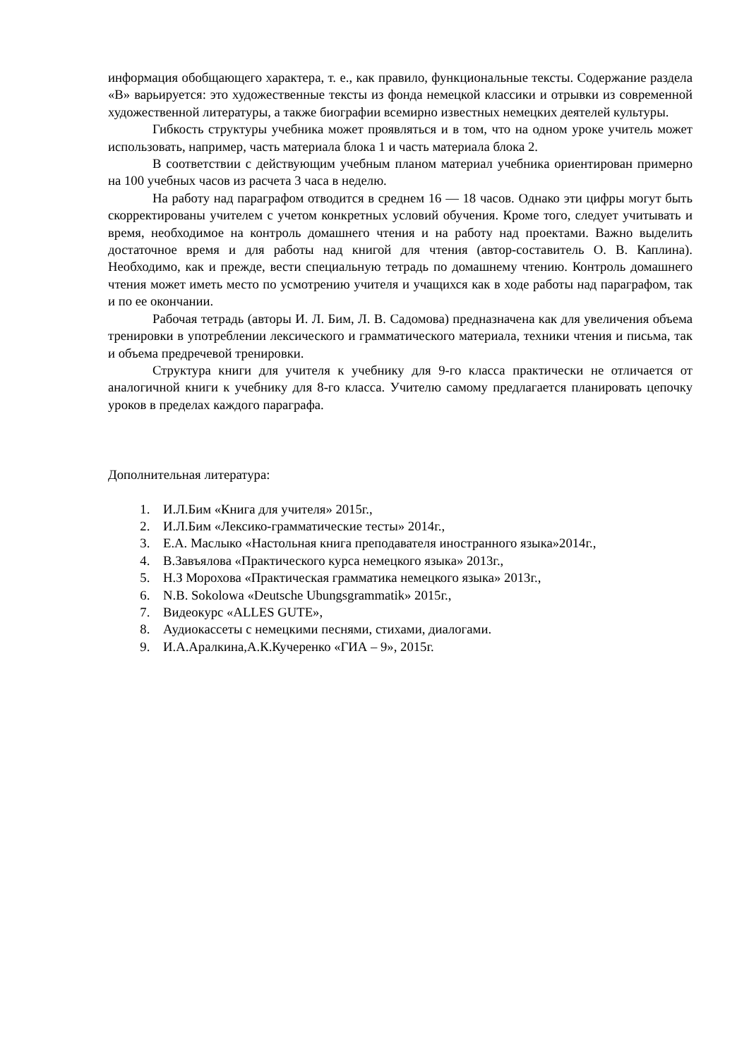информация обобщающего характера, т. е., как правило, функциональные тексты. Содержание раздела «В» варьируется: это художественные тексты из фонда немецкой классики и отрывки из современной художественной литературы, а также биографии всемирно известных немецких деятелей культуры.
Гибкость структуры учебника может проявляться и в том, что на одном уроке учитель может использовать, например, часть материала блока 1 и часть материала блока 2.
В соответствии с действующим учебным планом материал учебника ориентирован примерно на 100 учебных часов из расчета 3 часа в неделю.
На работу над параграфом отводится в среднем 16 — 18 часов. Однако эти цифры могут быть скорректированы учителем с учетом конкретных условий обучения. Кроме того, следует учитывать и время, необходимое на контроль домашнего чтения и на работу над проектами. Важно выделить достаточное время и для работы над книгой для чтения (автор-составитель О. В. Каплина). Необходимо, как и прежде, вести специальную тетрадь по домашнему чтению. Контроль домашнего чтения может иметь место по усмотрению учителя и учащихся как в ходе работы над параграфом, так и по ее окончании.
Рабочая тетрадь (авторы И. Л. Бим, Л. В. Садомова) предназначена как для увеличения объема тренировки в употреблении лексического и грамматического материала, техники чтения и письма, так и объема предречевой тренировки.
Структура книги для учителя к учебнику для 9-го класса практически не отличается от аналогичной книги к учебнику для 8-го класса. Учителю самому предлагается планировать цепочку уроков в пределах каждого параграфа.
Дополнительная литература:
1. И.Л.Бим «Книга для учителя» 2015г.,
2. И.Л.Бим «Лексико-грамматические тесты» 2014г.,
3. Е.А. Маслыко «Настольная книга преподавателя иностранного языка»2014г.,
4. В.Завъялова «Практического курса немецкого языка» 2013г.,
5. Н.З Морохова «Практическая грамматика немецкого языка» 2013г.,
6. N.B. Sokolowa «Deutsche Ubungsgrammatik» 2015г.,
7. Видеокурс «ALLES GUTE»,
8. Аудиокассеты с немецкими песнями, стихами, диалогами.
9. И.А.Аралкина,А.К.Кучеренко «ГИА – 9», 2015г.